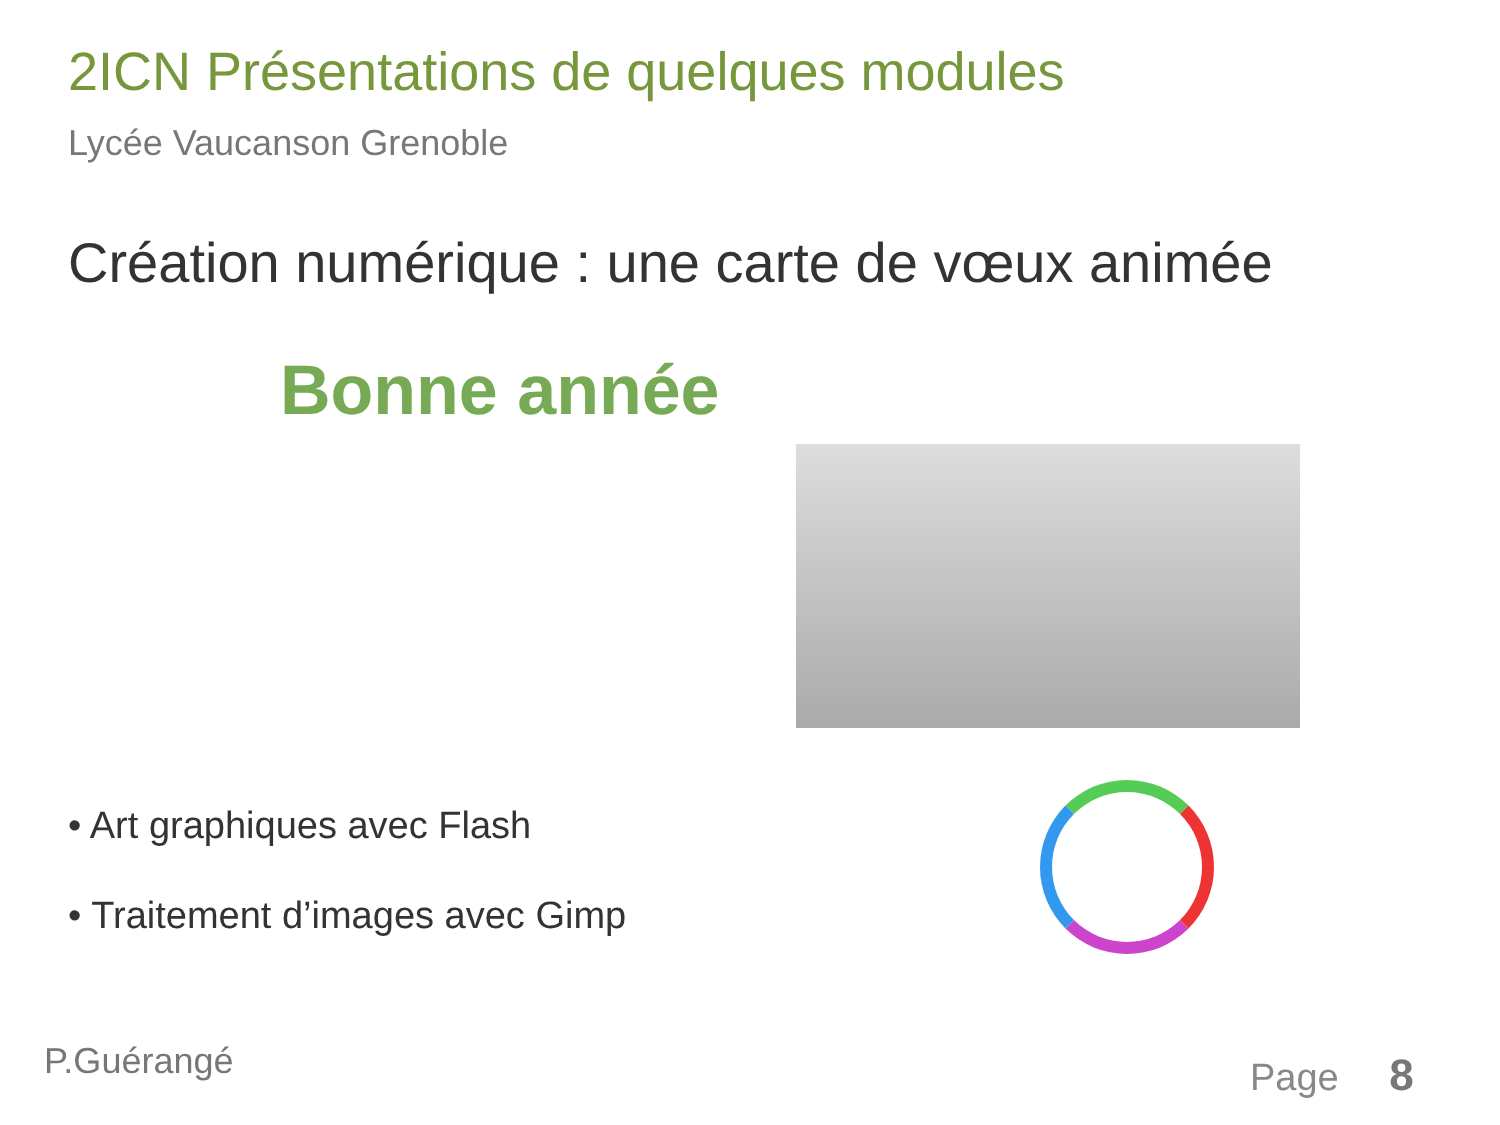2ICN Présentations de quelques modules
Lycée Vaucanson Grenoble
Création numérique : une carte de vœux animée
Bonne année
• Art graphiques avec Flash
• Traitement d’images avec Gimp
P.Guérangé Page 8